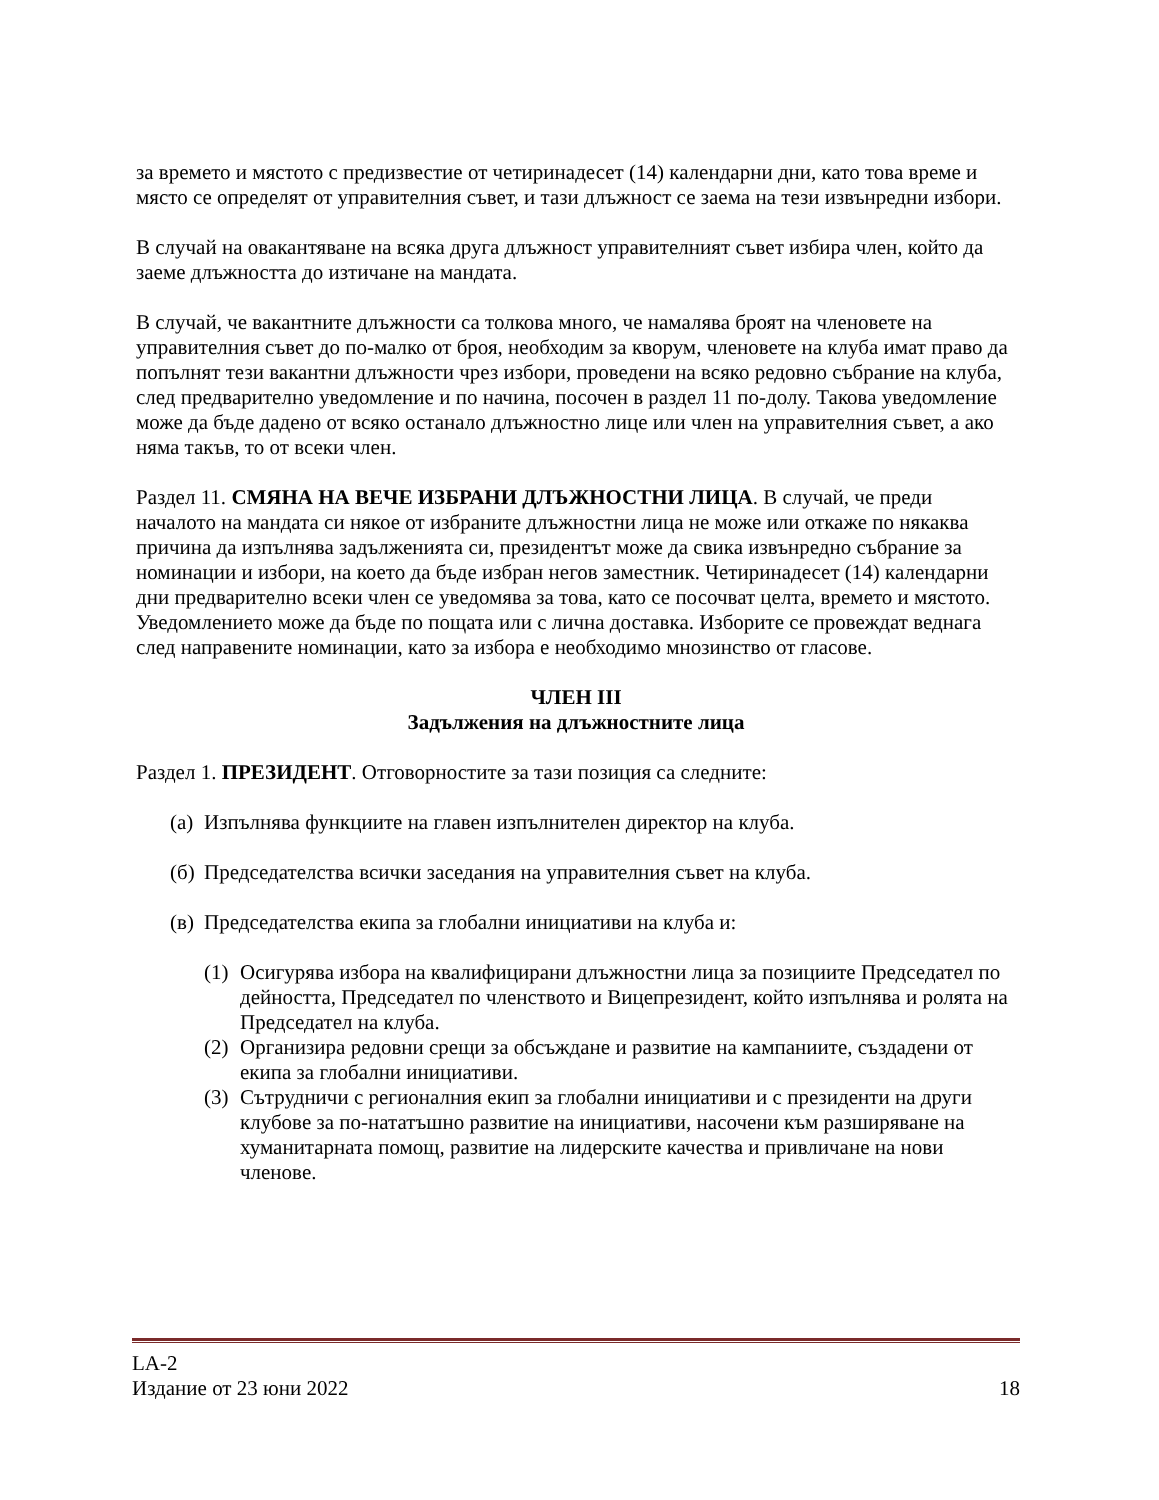за времето и мястото с предизвестие от четиринадесет (14) календарни дни, като това време и място се определят от управителния съвет, и тази длъжност се заема на тези извънредни избори.
В случай на овакантяване на всяка друга длъжност управителният съвет избира член, който да заеме длъжността до изтичане на мандата.
В случай, че вакантните длъжности са толкова много, че намалява броят на членовете на управителния съвет до по-малко от броя, необходим за кворум, членовете на клуба имат право да попълнят тези вакантни длъжности чрез избори, проведени на всяко редовно събрание на клуба, след предварително уведомление и по начина, посочен в раздел 11 по-долу. Такова уведомление може да бъде дадено от всяко останало длъжностно лице или член на управителния съвет, а ако няма такъв, то от всеки член.
Раздел 11. СМЯНА НА ВЕЧЕ ИЗБРАНИ ДЛЪЖНОСТНИ ЛИЦА. В случай, че преди началото на мандата си някое от избраните длъжностни лица не може или откаже по някаква причина да изпълнява задълженията си, президентът може да свика извънредно събрание за номинации и избори, на което да бъде избран негов заместник. Четиринадесет (14) календарни дни предварително всеки член се уведомява за това, като се посочват целта, времето и мястото. Уведомлението може да бъде по пощата или с лична доставка. Изборите се провеждат веднага след направените номинации, като за избора е необходимо мнозинство от гласове.
ЧЛЕН III
Задължения на длъжностните лица
Раздел 1. ПРЕЗИДЕНТ. Отговорностите за тази позиция са следните:
(а) Изпълнява функциите на главен изпълнителен директор на клуба.
(б) Председателства всички заседания на управителния съвет на клуба.
(в) Председателства екипа за глобални инициативи на клуба и:
(1) Осигурява избора на квалифицирани длъжностни лица за позициите Председател по дейността, Председател по членството и Вицепрезидент, който изпълнява и ролята на Председател на клуба.
(2) Организира редовни срещи за обсъждане и развитие на кампаниите, създадени от екипа за глобални инициативи.
(3) Сътрудничи с регионалния екип за глобални инициативи и с президенти на други клубове за по-нататъшно развитие на инициативи, насочени към разширяване на хуманитарната помощ, развитие на лидерските качества и привличане на нови членове.
LA-2
Издание от 23 юни 2022 18